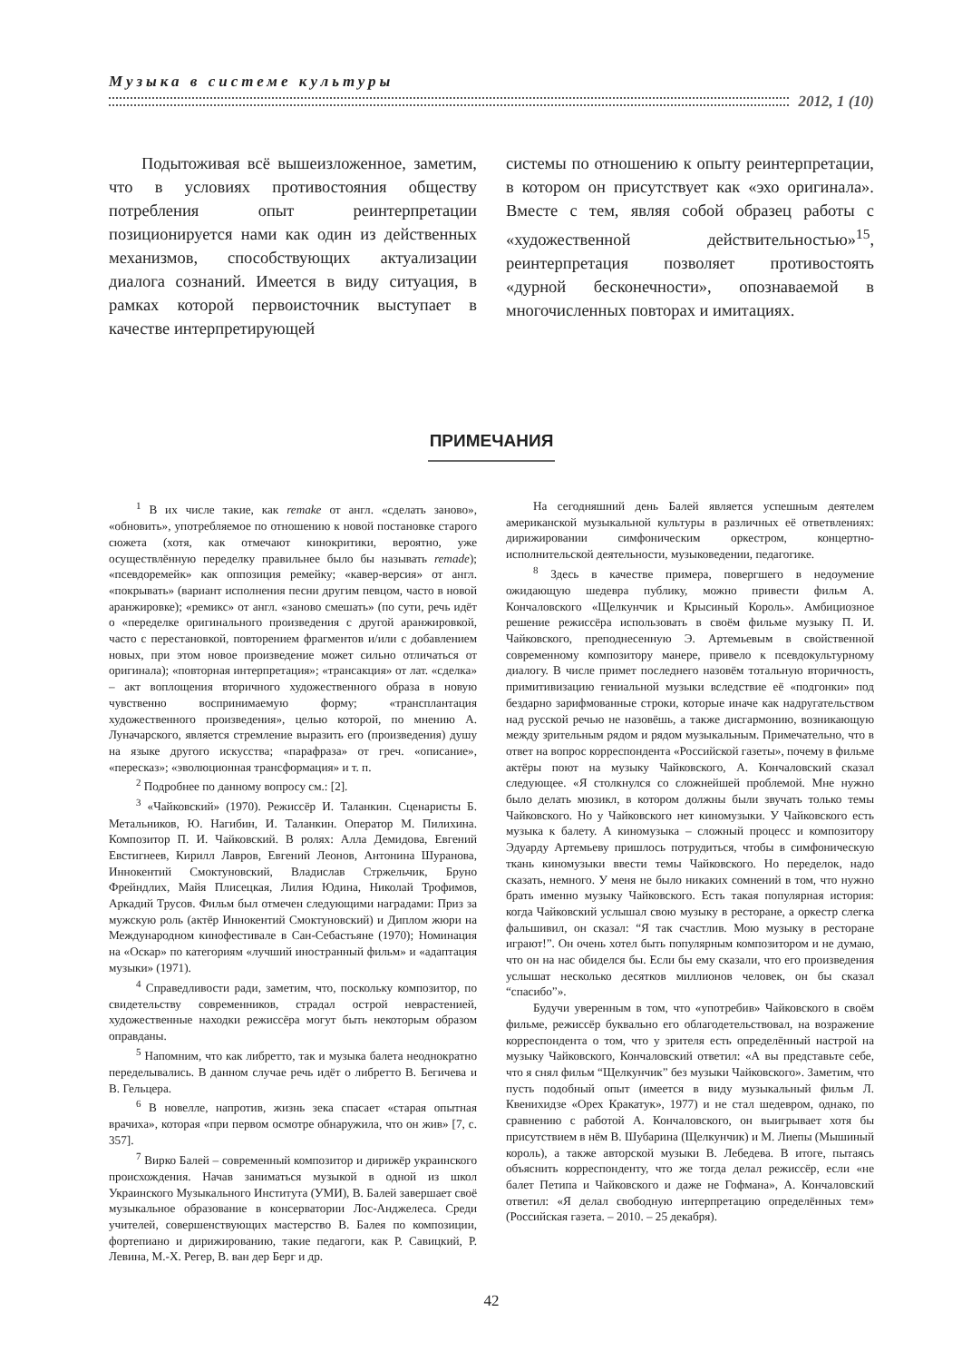Музыка в системе культуры
2012, 1 (10)
Подытоживая всё вышеизложенное, заметим, что в условиях противостояния обществу потребления опыт реинтерпретации позиционируется нами как один из действенных механизмов, способствующих актуализации диалога сознаний. Имеется в виду ситуация, в рамках которой первоисточник выступает в качестве интерпретирующей
системы по отношению к опыту реинтерпретации, в котором он присутствует как «эхо оригинала». Вместе с тем, являя собой образец работы с «художественной действительностью»<sup>15</sup>, реинтерпретация позволяет противостоять «дурной бесконечности», опознаваемой в многочисленных повторах и имитациях.
ПРИМЕЧАНИЯ
<sup>1</sup> В их числе такие, как remake от англ. «сделать заново», «обновить», употребляемое по отношению к новой постановке старого сюжета (хотя, как отмечают кинокритики, вероятно, уже осуществлённую переделку правильнее было бы называть remade); «псевдоремейк» как оппозиция ремейку; «кавер-версия» от англ. «покрывать» (вариант исполнения песни другим певцом, часто в новой аранжировке); «ремикс» от англ. «заново смешать» (по сути, речь идёт о «переделке оригинального произведения с другой аранжировкой, часто с перестановкой, повторением фрагментов и/или с добавлением новых, при этом новое произведение может сильно отличаться от оригинала); «повторная интерпретация»; «трансакция» от лат. «сделка» – акт воплощения вторичного художественного образа в новую чувственно воспринимаемую форму; «трансплантация художественного произведения», целью которой, по мнению А. Луначарского, является стремление выразить его (произведения) душу на языке другого искусства; «парафраза» от греч. «описание», «пересказ»; «эволюционная трансформация» и т. п.
<sup>2</sup> Подробнее по данному вопросу см.: [2].
<sup>3</sup> «Чайковский» (1970). Режиссёр И. Таланкин. Сценаристы Б. Метальников, Ю. Нагибин, И. Таланкин. Оператор М. Пилихина. Композитор П. И. Чайковский. В ролях: Алла Демидова, Евгений Евстигнеев, Кирилл Лавров, Евгений Леонов, Антонина Шуранова, Иннокентий Смоктуновский, Владислав Стржельчик, Бруно Фрейндлих, Майя Плисецкая, Лилия Юдина, Николай Трофимов, Аркадий Трусов. Фильм был отмечен следующими наградами: Приз за мужскую роль (актёр Иннокентий Смоктуновский) и Диплом жюри на Международном кинофестивале в Сан-Себастьяне (1970); Номинация на «Оскар» по категориям «лучший иностранный фильм» и «адаптация музыки» (1971).
<sup>4</sup> Справедливости ради, заметим, что, поскольку композитор, по свидетельству современников, страдал острой неврастенией, художественные находки режиссёра могут быть некоторым образом оправданы.
<sup>5</sup> Напомним, что как либретто, так и музыка балета неоднократно переделывались. В данном случае речь идёт о либретто В. Бегичева и В. Гельцера.
<sup>6</sup> В новелле, напротив, жизнь зека спасает «старая опытная врачиха», которая «при первом осмотре обнаружила, что он жив» [7, с. 357].
<sup>7</sup> Вирко Балей – современный композитор и дирижёр украинского происхождения. Начав заниматься музыкой в одной из школ Украинского Музыкального Института (УМИ), В. Балей завершает своё музыкальное образование в консерватории Лос-Анджелеса. Среди учителей, совершенствующих мастерство В. Балея по композиции, фортепиано и дирижированию, такие педагоги, как Р. Савицкий, Р. Левина, М.-Х. Регер, В. ван дер Берг и др.
На сегодняшний день Балей является успешным деятелем американской музыкальной культуры в различных её ответвлениях: дирижировании симфоническим оркестром, концертно-исполнительской деятельности, музыковедении, педагогике.
<sup>8</sup> Здесь в качестве примера, повергшего в недоумение ожидающую шедевра публику, можно привести фильм А. Кончаловского «Щелкунчик и Крысиный Король». Амбициозное решение режиссёра использовать в своём фильме музыку П. И. Чайковского, преподнесенную Э. Артемьевым в свойственной современному композитору манере, привело к псевдокультурному диалогу. В числе примет последнего назовём тотальную вторичность, примитивизацию гениальной музыки вследствие её «подгонки» под бездарно зарифмованные строки, которые иначе как надругательством над русской речью не назовёшь, а также дисгармонию, возникающую между зрительным рядом и рядом музыкальным. Примечательно, что в ответ на вопрос корреспондента «Российской газеты», почему в фильме актёры поют на музыку Чайковского, А. Кончаловский сказал следующее. «Я столкнулся со сложнейшей проблемой. Мне нужно было делать мюзикл, в котором должны были звучать только темы Чайковского. Но у Чайковского нет киномузыки. У Чайковского есть музыка к балету. А киномузыка – сложный процесс и композитору Эдуарду Артемьеву пришлось потрудиться, чтобы в симфоническую ткань киномузыки ввести темы Чайковского. Но переделок, надо сказать, немного. У меня не было никаких сомнений в том, что нужно брать именно музыку Чайковского. Есть такая популярная история: когда Чайковский услышал свою музыку в ресторане, а оркестр слегка фальшивил, он сказал: “Я так счастлив. Мою музыку в ресторане играют!”. Он очень хотел быть популярным композитором и не думаю, что он на нас обиделся бы. Если бы ему сказали, что его произведения услышат несколько десятков миллионов человек, он бы сказал “спасибо”».
Будучи уверенным в том, что «употребив» Чайковского в своём фильме, режиссёр буквально его облагодетельствовал, на возражение корреспондента о том, что у зрителя есть определённый настрой на музыку Чайковского, Кончаловский ответил: «А вы представьте себе, что я снял фильм “Щелкунчик” без музыки Чайковского». Заметим, что пусть подобный опыт (имеется в виду музыкальный фильм Л. Квенихидзе «Орех Кракатук», 1977) и не стал шедевром, однако, по сравнению с работой А. Кончаловского, он выигрывает хотя бы присутствием в нём В. Шубарина (Щелкунчик) и М. Лиепы (Мышиный король), а также авторской музыки В. Лебедева. В итоге, пытаясь объяснить корреспонденту, что же тогда делал режиссёр, если «не балет Петипа и Чайковского и даже не Гофмана», А. Кончаловский ответил: «Я делал свободную интерпретацию определённых тем» (Российская газета. – 2010. – 25 декабря).
42